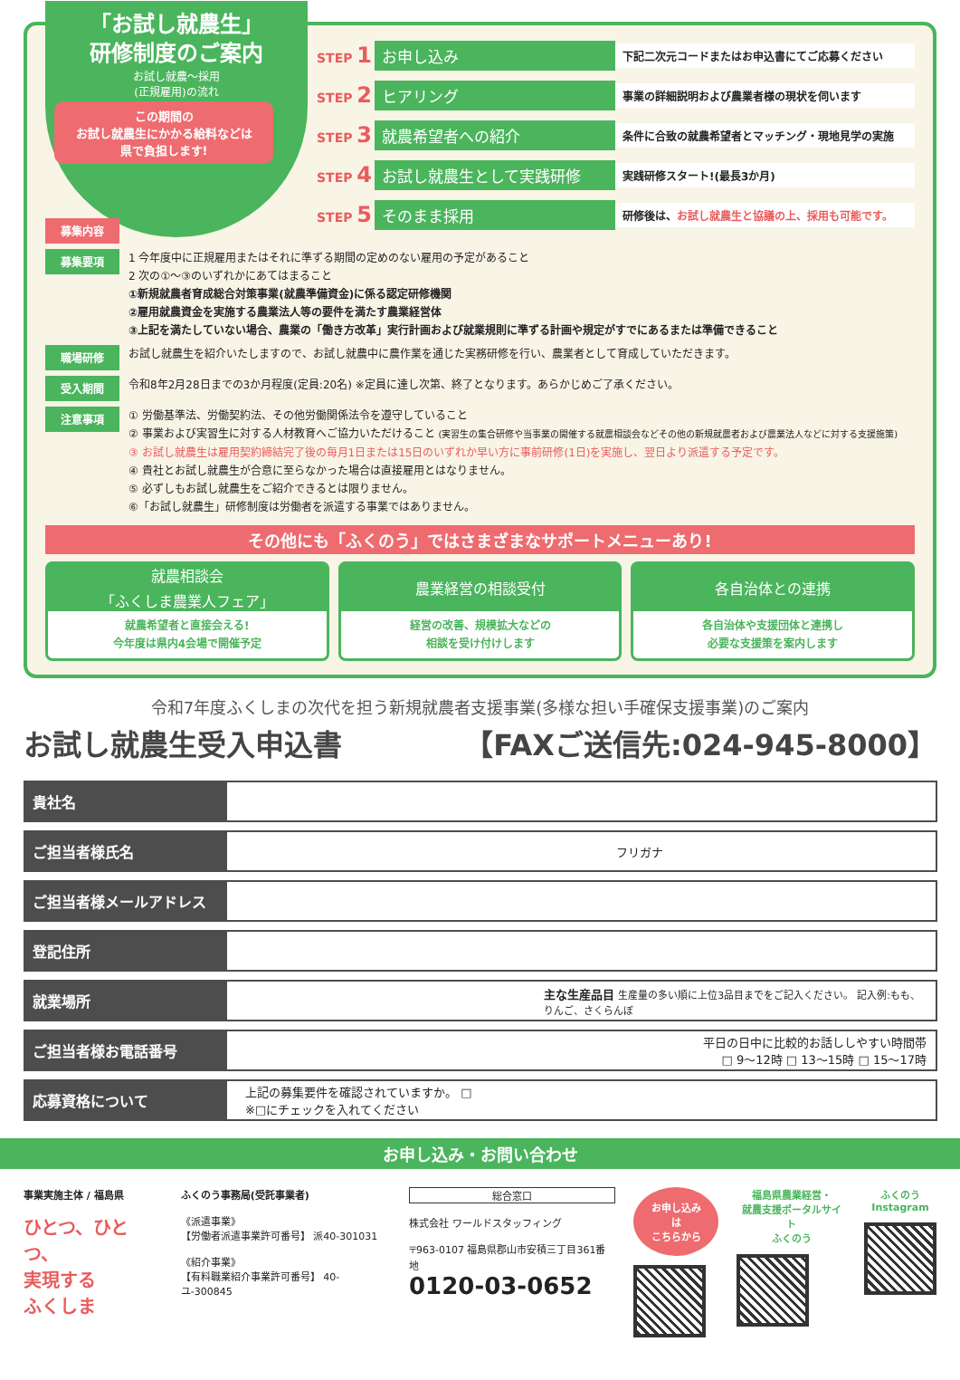「お試し就農生」
研修制度のご案内
お試し就農～採用
(正規雇用)の流れ
STEP 1 お申し込み 下記二次元コードまたはお申込書にてご応募ください
STEP 2 ヒアリング 事業の詳細説明および農業者様の現状を伺います
STEP 3 就農希望者への紹介 条件に合致の就農希望者とマッチング・現地見学の実施
STEP 4 お試し就農生として実践研修 実践研修スタート!(最長3か月)
STEP 5 そのまま採用 研修後は、お試し就農生と協議の上、採用も可能です。
この期間の
お試し就農生にかかる給料などは
県で負担します!
募集内容
募集要項
1 今年度中に正規雇用またはそれに準ずる期間の定めのない雇用の予定があること
2 次の①～③のいずれかにあてはまること
①新規就農者育成総合対策事業(就農準備資金)に係る認定研修機関
②雇用就農資金を実施する農業法人等の要件を満たす農業経営体
③上記を満たしていない場合、農業の「働き方改革」実行計画および就業規則に準ずる計画や規定がすでにあるまたは準備できること
職場研修
お試し就農生を紹介いたしますので、お試し就農中に農作業を通じた実務研修を行い、農業者として育成していただきます。
受入期間
令和8年2月28日までの3か月程度(定員:20名) ※定員に達し次第、終了となります。あらかじめご了承ください。
注意事項
① 労働基準法、労働契約法、その他労働関係法令を遵守していること
② 事業および実習生に対する人材教育へご協力いただけること (実習生の集合研修や当事業の開催する就農相談会などその他の新規就農者および農業法人などに対する支援施策)
③ お試し就農生は雇用契約締結完了後の毎月1日または15日のいずれか早い方に事前研修(1日)を実施し、翌日より派遣する予定です。
④ 貴社とお試し就農生が合意に至らなかった場合は直接雇用とはなりません。
⑤ 必ずしもお試し就農生をご紹介できるとは限りません。
⑥「お試し就農生」研修制度は労働者を派遣する事業ではありません。
その他にも「ふくのう」ではさまざまなサポートメニューあり!
就農相談会
「ふくしま農業人フェア」
就農希望者と直接会える!
今年度は県内4会場で開催予定
農業経営の相談受付
経営の改善、規模拡大などの
相談を受け付けします
各自治体との連携
各自治体や支援団体と連携し
必要な支援策を案内します
令和7年度ふくしまの次代を担う新規就農者支援事業(多様な担い手確保支援事業)のご案内
お試し就農生受入申込書 【FAXご送信先:024-945-8000】
| 貴社名 | |
| ご担当者様氏名 | フリガナ |
| ご担当者様メールアドレス | |
| 登記住所 | |
| 就業場所 | 主な生産品目 生産量の多い順に上位3品目までをご記入ください。 記入例:もも、りんご、さくらんぼ |
| ご担当者様お電話番号 | 平日の日中に比較的お話ししやすい時間帯 □ 9～12時 □ 13～15時 □ 15～17時 |
| 応募資格について | 上記の募集要件を確認されていますか。 □ ※□にチェックを入れてください |
お申し込み・お問い合わせ
事業実施主体 / 福島県
ひとつ、ひとつ、
実現する
ふくしま
ふくのう事務局(受託事業者)
《派遣事業》
【労働者派遣事業許可番号】 派40-301031
《紹介事業》
【有料職業紹介事業許可番号】 40-ユ-300845
総合窓口
株式会社 ワールドスタッフィング
〒963-0107 福島県郡山市安積三丁目361番地
0120-03-0652
お申し込みは
こちらから
福島県農業経営・
就農支援ポータルサイト
ふくのう
ふくのう
Instagram